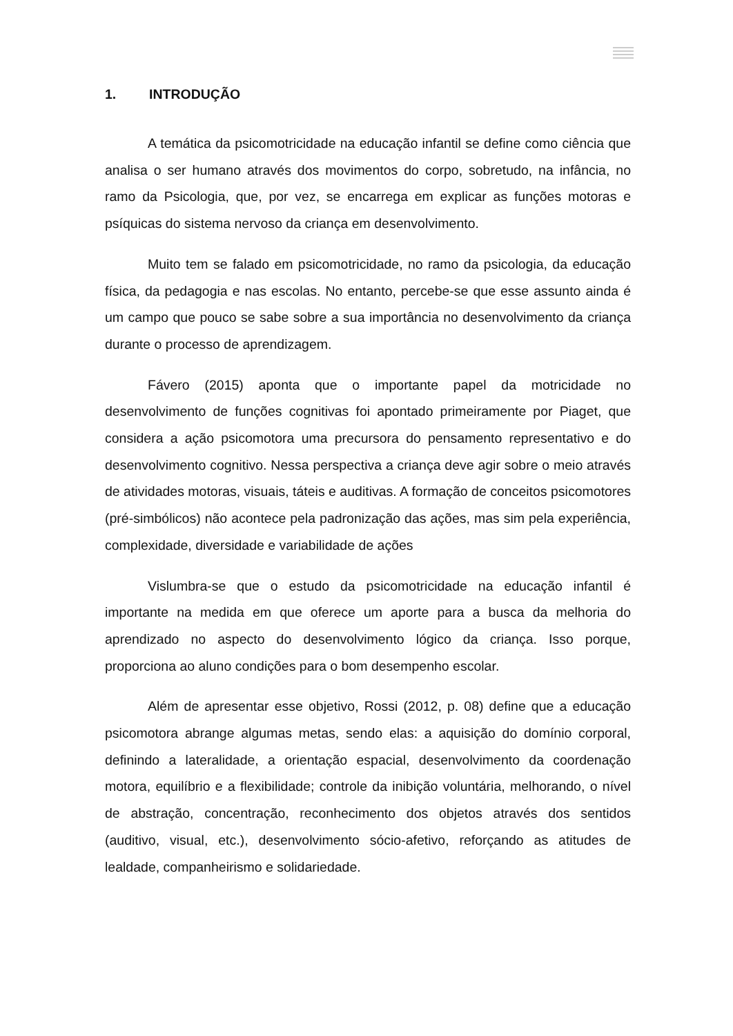1. INTRODUÇÃO
A temática da psicomotricidade na educação infantil se define como ciência que analisa o ser humano através dos movimentos do corpo, sobretudo, na infância, no ramo da Psicologia, que, por vez, se encarrega em explicar as funções motoras e psíquicas do sistema nervoso da criança em desenvolvimento.
Muito tem se falado em psicomotricidade, no ramo da psicologia, da educação física, da pedagogia e nas escolas. No entanto, percebe-se que esse assunto ainda é um campo que pouco se sabe sobre a sua importância no desenvolvimento da criança durante o processo de aprendizagem.
Fávero (2015) aponta que o importante papel da motricidade no desenvolvimento de funções cognitivas foi apontado primeiramente por Piaget, que considera a ação psicomotora uma precursora do pensamento representativo e do desenvolvimento cognitivo. Nessa perspectiva a criança deve agir sobre o meio através de atividades motoras, visuais, táteis e auditivas. A formação de conceitos psicomotores (pré-simbólicos) não acontece pela padronização das ações, mas sim pela experiência, complexidade, diversidade e variabilidade de ações
Vislumbra-se que o estudo da psicomotricidade na educação infantil é importante na medida em que oferece um aporte para a busca da melhoria do aprendizado no aspecto do desenvolvimento lógico da criança. Isso porque, proporciona ao aluno condições para o bom desempenho escolar.
Além de apresentar esse objetivo, Rossi (2012, p. 08) define que a educação psicomotora abrange algumas metas, sendo elas: a aquisição do domínio corporal, definindo a lateralidade, a orientação espacial, desenvolvimento da coordenação motora, equilíbrio e a flexibilidade; controle da inibição voluntária, melhorando, o nível de abstração, concentração, reconhecimento dos objetos através dos sentidos (auditivo, visual, etc.), desenvolvimento sócio-afetivo, reforçando as atitudes de lealdade, companheirismo e solidariedade.